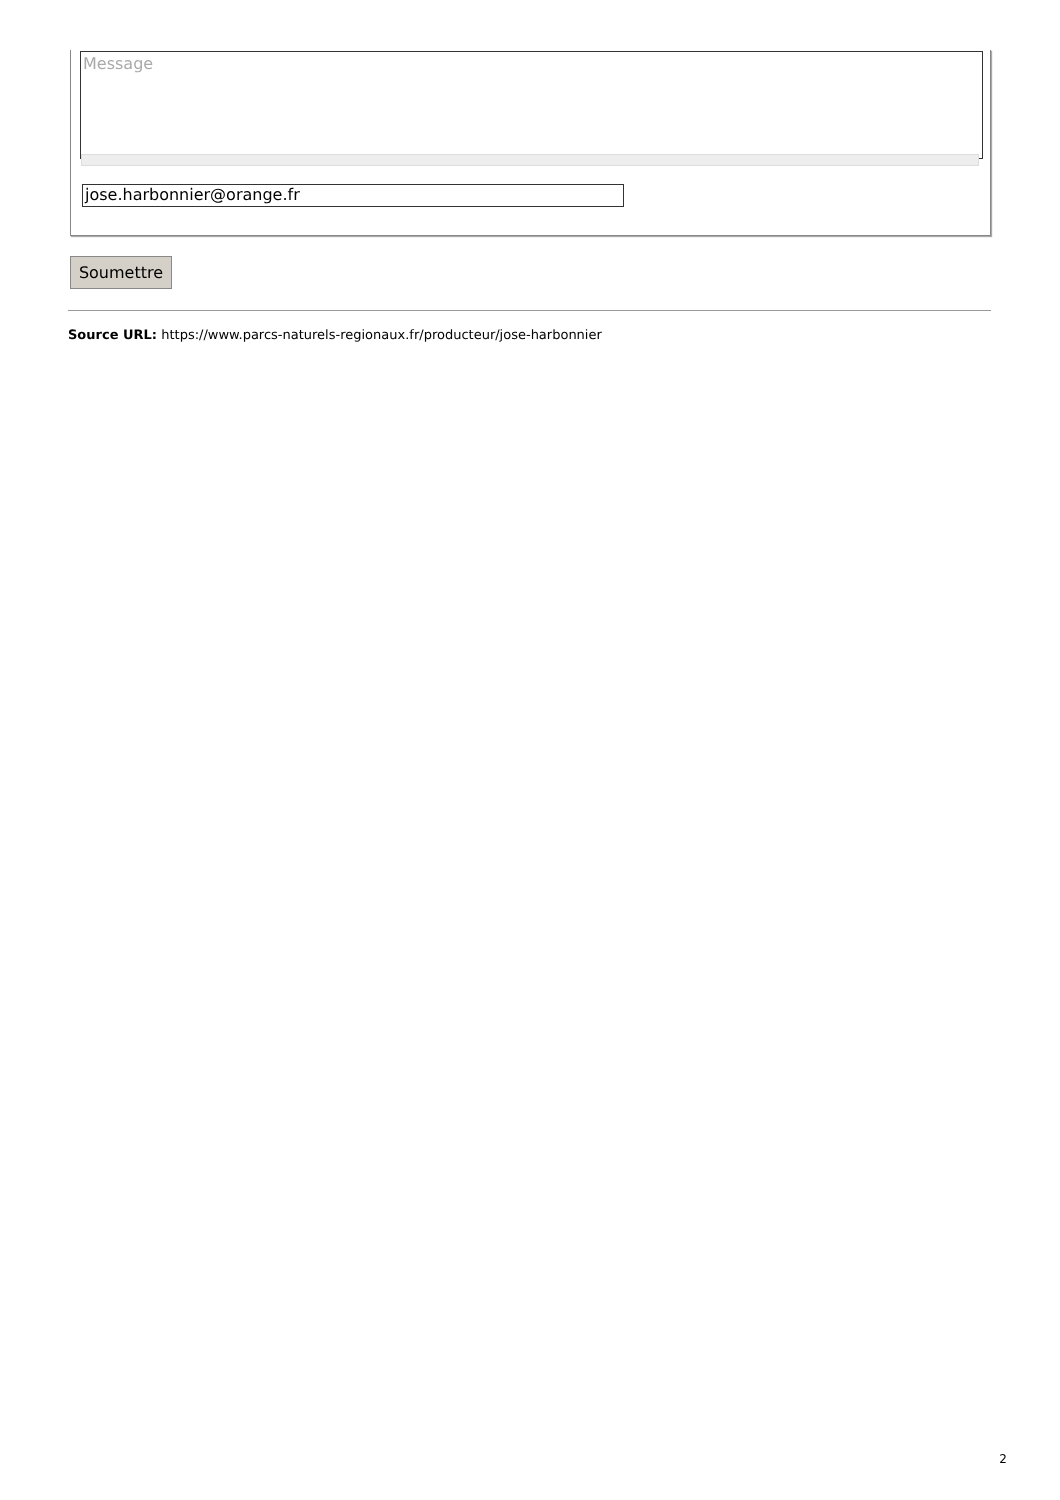Message
jose.harbonnier@orange.fr
Soumettre
Source URL: https://www.parcs-naturels-regionaux.fr/producteur/jose-harbonnier
2